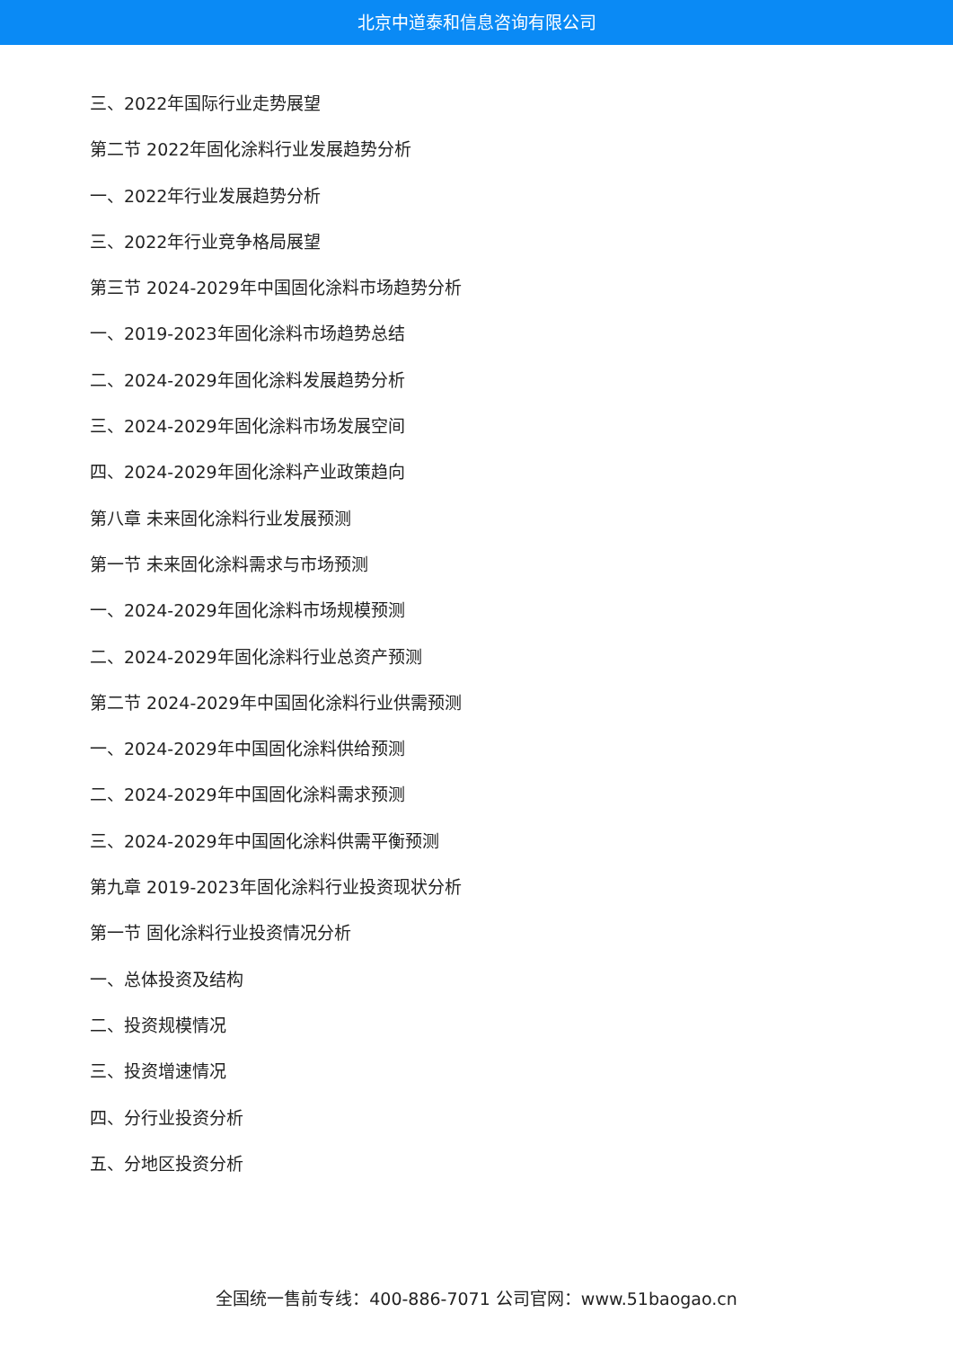北京中道泰和信息咨询有限公司
三、2022年国际行业走势展望
第二节 2022年固化涂料行业发展趋势分析
一、2022年行业发展趋势分析
三、2022年行业竞争格局展望
第三节 2024-2029年中国固化涂料市场趋势分析
一、2019-2023年固化涂料市场趋势总结
二、2024-2029年固化涂料发展趋势分析
三、2024-2029年固化涂料市场发展空间
四、2024-2029年固化涂料产业政策趋向
第八章 未来固化涂料行业发展预测
第一节 未来固化涂料需求与市场预测
一、2024-2029年固化涂料市场规模预测
二、2024-2029年固化涂料行业总资产预测
第二节 2024-2029年中国固化涂料行业供需预测
一、2024-2029年中国固化涂料供给预测
二、2024-2029年中国固化涂料需求预测
三、2024-2029年中国固化涂料供需平衡预测
第九章 2019-2023年固化涂料行业投资现状分析
第一节 固化涂料行业投资情况分析
一、总体投资及结构
二、投资规模情况
三、投资增速情况
四、分行业投资分析
五、分地区投资分析
全国统一售前专线：400-886-7071 公司官网：www.51baogao.cn